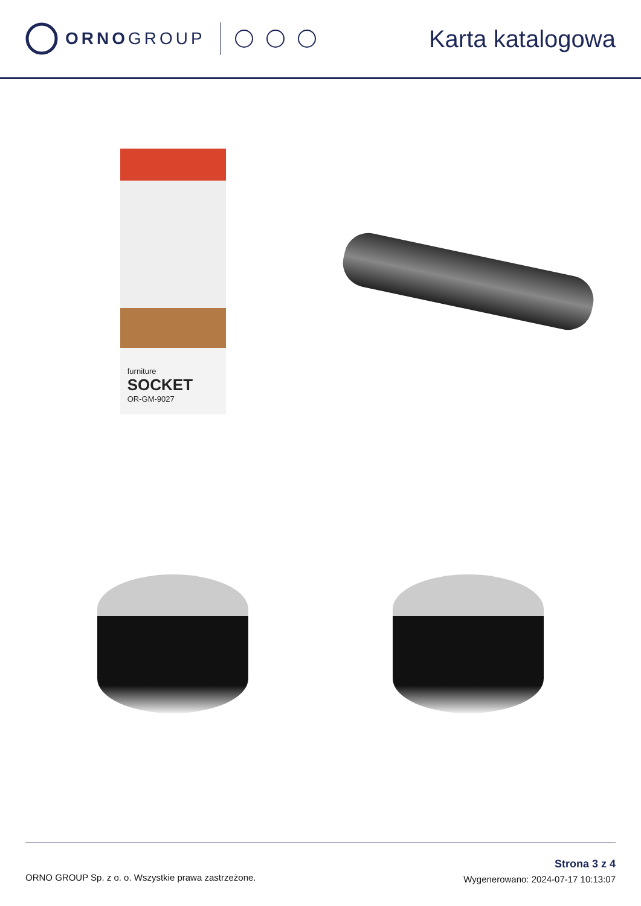ORNOGROUP
Karta katalogowa
furniture
SOCKET
OR-GM-9027
ORNO GROUP Sp. z o. o. Wszystkie prawa zastrzeżone.
Strona 3 z 4
Wygenerowano: 2024-07-17 10:13:07